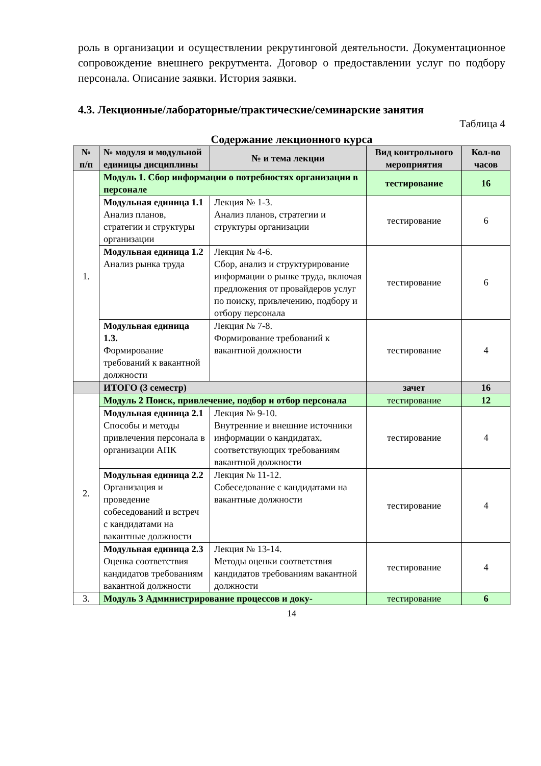роль в организации и осуществлении рекрутинговой деятельности. Документационное сопровождение внешнего рекрутмента. Договор о предоставлении услуг по подбору персонала. Описание заявки. История заявки.
4.3. Лекционные/лабораторные/практические/семинарские занятия
Таблица 4
Содержание лекционного курса
| № п/п | № модуля и модульной единицы дисциплины | № и тема лекции | Вид контрольного мероприятия | Кол-во часов |
| --- | --- | --- | --- | --- |
| 1. | Модуль 1. Сбор информации о потребностях организации в персонале | | тестирование | 16 |
| | Модульная единица 1.1 Анализ планов, стратегии и структуры организации | Лекция № 1-3. Анализ планов, стратегии и структуры организации | тестирование | 6 |
| | Модульная единица 1.2 Анализ рынка труда | Лекция № 4-6. Сбор, анализ и структурирование информации о рынке труда, включая предложения от провайдеров услуг по поиску, привлечению, подбору и отбору персонала | тестирование | 6 |
| | Модульная единица 1.3. Формирование требований к вакантной должности | Лекция № 7-8. Формирование требований к вакантной должности | тестирование | 4 |
| | ИТОГО (3 семестр) | | зачет | 16 |
| 2. | Модуль 2 Поиск, привлечение, подбор и отбор персонала | | тестирование | 12 |
| | Модульная единица 2.1 Способы и методы привлечения персонала в организации АПК | Лекция № 9-10. Внутренние и внешние источники информации о кандидатах, соответствующих требованиям вакантной должности | тестирование | 4 |
| | Модульная единица 2.2 Организация и проведение собеседований и встреч с кандидатами на вакантные должности | Лекция № 11-12. Собеседование с кандидатами на вакантные должности | тестирование | 4 |
| | Модульная единица 2.3 Оценка соответствия кандидатов требованиям вакантной должности | Лекция № 13-14. Методы оценки соответствия кандидатов требованиям вакантной должности | тестирование | 4 |
| 3. | Модуль 3 Администрирование процессов и доку- | | тестирование | 6 |
14